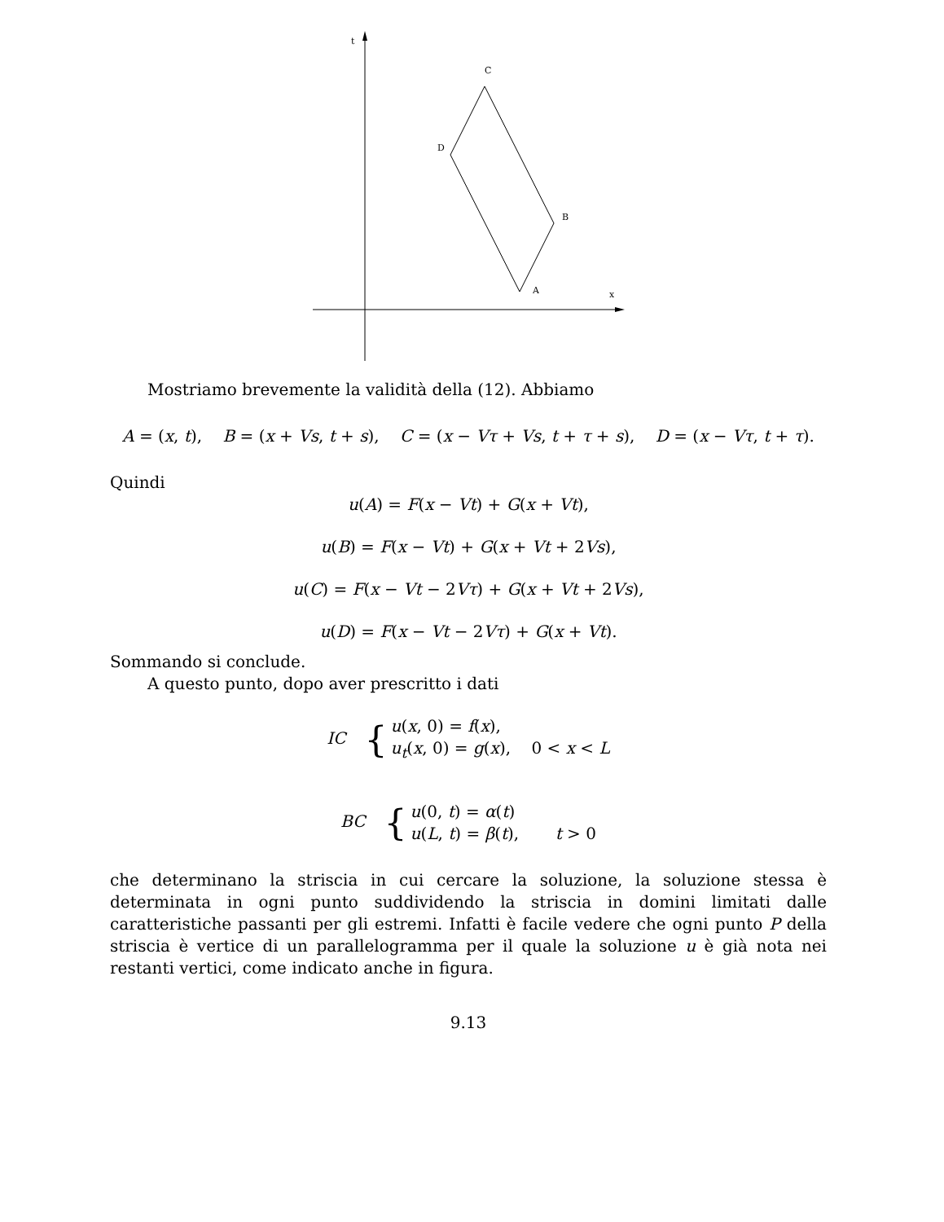t
C
D
B
A x
Mostriamo brevemente la validità della (12). Abbiamo
A = (x, t), B = (x + Vs, t + s), C = (x − Vτ + Vs, t + τ + s), D = (x − Vτ, t + τ).
Quindi
u(A) = F(x − Vt) + G(x + Vt),
u(B) = F(x − Vt) + G(x + Vt + 2Vs),
u(C) = F(x − Vt − 2Vτ) + G(x + Vt + 2Vs),
u(D) = F(x − Vt − 2Vτ) + G(x + Vt).
Sommando si conclude.
A questo punto, dopo aver prescritto i dati
IC { u(x, 0) = f(x),
u<sub>t</sub>(x, 0) = g(x), 0 < x < L
BC { u(0, t) = α(t)
u(L, t) = β(t), t > 0
che determinano la striscia in cui cercare la soluzione, la soluzione stessa è determinata in ogni punto suddividendo la striscia in domini limitati dalle caratteristiche passanti per gli estremi. Infatti è facile vedere che ogni punto P della striscia è vertice di un parallelogramma per il quale la soluzione u è già nota nei restanti vertici, come indicato anche in figura.
9.13